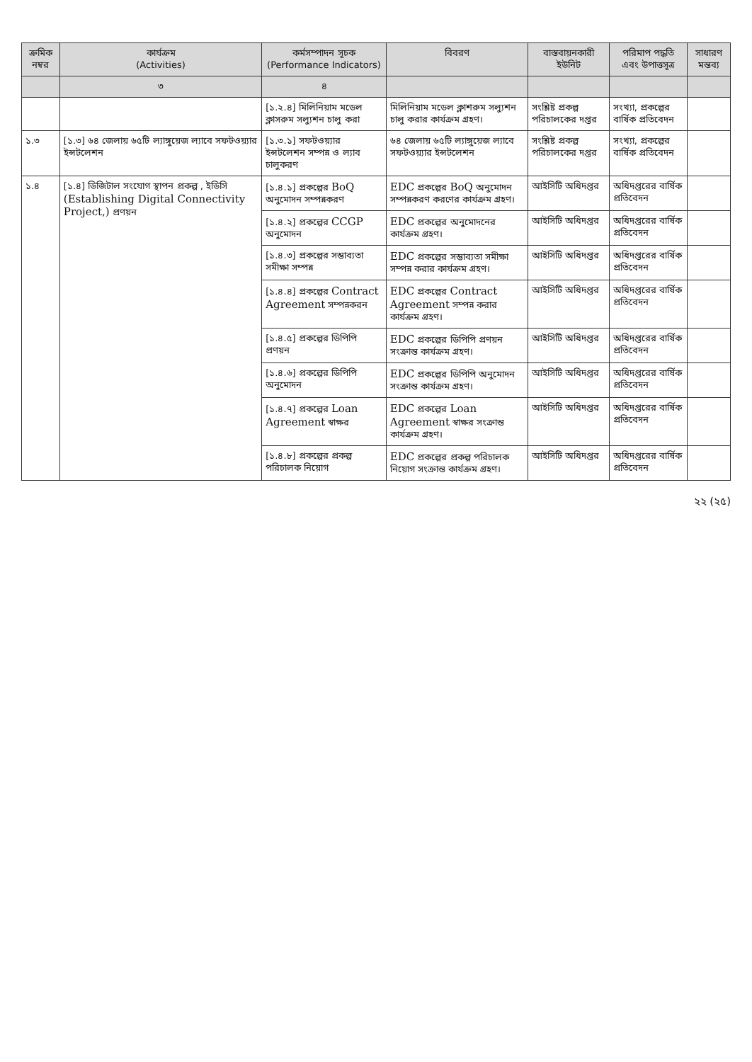| ক্রমিক নম্বর | কার্যক্রম (Activities) | কর্মসম্পাদন সূচক (Performance Indicators) | বিবরণ | বাস্তবায়নকারী ইউনিট | পরিমাপ পদ্ধতি এবং উপাত্তসূত্র | সাধারণ মন্তব্য |
| --- | --- | --- | --- | --- | --- | --- |
| | ৩ | ৪ | | | | |
| | | [১.২.৪] মিলিনিয়াম মডেল ক্লাসরুম সল্যুশন চালু করা | মিলিনিয়াম মডেল ক্লাশরুম সল্যুশন চালু করার কার্যক্রম গ্রহণ। | সংশ্লিষ্ট প্রকল্প পরিচালকের দপ্তর | সংখ্যা, প্রকল্পের বার্ষিক প্রতিবেদন | |
| ১.৩ | [১.৩] ৬৪ জেলায় ৬৫টি ল্যাঙ্গুয়েজ ল্যাবে সফটওয়্যার ইন্সটলেশন | [১.৩.১] সফটওয়্যার ইন্সটলেশন সম্পন্ন ও ল্যাব চালুকরণ | ৬৪ জেলায় ৬৫টি ল্যাঙ্গুয়েজ ল্যাবে সফটওয়্যার ইন্সটলেশন | সংশ্লিষ্ট প্রকল্প পরিচালকের দপ্তর | সংখ্যা, প্রকল্পের বার্ষিক প্রতিবেদন | |
| ১.৪ | [১.৪] ডিজিটাল সংযোগ স্থাপন প্রকল্প , ইডিসি (Establishing Digital Connectivity Project,) প্রণয়ন | [১.৪.১] প্রকল্পের BoQ অনুমোদন সম্পন্নকরণ | EDC প্রকল্পের BoQ অনুমোদন সম্পন্নকরণ করণের কার্যক্রম গ্রহণ। | আইসিটি অধিদপ্তর | অধিদপ্তরের বার্ষিক প্রতিবেদন | |
| | | [১.৪.২] প্রকল্পের CCGP অনুমোদন | EDC প্রকল্পের অনুমোদনের কার্যক্রম গ্রহণ। | আইসিটি অধিদপ্তর | অধিদপ্তরের বার্ষিক প্রতিবেদন | |
| | | [১.৪.৩] প্রকল্পের সম্ভাব্যতা সমীক্ষা সম্পন্ন | EDC প্রকল্পের সম্ভাব্যতা সমীক্ষা সম্পন্ন করার কার্যক্রম গ্রহণ। | আইসিটি অধিদপ্তর | অধিদপ্তরের বার্ষিক প্রতিবেদন | |
| | | [১.৪.৪] প্রকল্পের Contract Agreement সম্পন্নকরন | EDC প্রকল্পের Contract Agreement সম্পন্ন করার কার্যক্রম গ্রহণ। | আইসিটি অধিদপ্তর | অধিদপ্তরের বার্ষিক প্রতিবেদন | |
| | | [১.৪.৫] প্রকল্পের ডিপিপি প্রণয়ন | EDC প্রকল্পের ডিপিপি প্রণয়ন সংক্রান্ত কার্যক্রম গ্রহণ। | আইসিটি অধিদপ্তর | অধিদপ্তরের বার্ষিক প্রতিবেদন | |
| | | [১.৪.৬] প্রকল্পের ডিপিপি অনুমোদন | EDC প্রকল্পের ডিপিপি অনুমোদন সংক্রান্ত কার্যক্রম গ্রহণ। | আইসিটি অধিদপ্তর | অধিদপ্তরের বার্ষিক প্রতিবেদন | |
| | | [১.৪.৭] প্রকল্পের Loan Agreement স্বাক্ষর | EDC প্রকল্পের Loan Agreement স্বাক্ষর সংক্রান্ত কার্যক্রম গ্রহণ। | আইসিটি অধিদপ্তর | অধিদপ্তরের বার্ষিক প্রতিবেদন | |
| | | [১.৪.৮] প্রকল্পের প্রকল্প পরিচালক নিয়োগ | EDC প্রকল্পের প্রকল্প পরিচালক নিয়োগ সংক্রান্ত কার্যক্রম গ্রহণ। | আইসিটি অধিদপ্তর | অধিদপ্তরের বার্ষিক প্রতিবেদন | |
২২ (২৫)